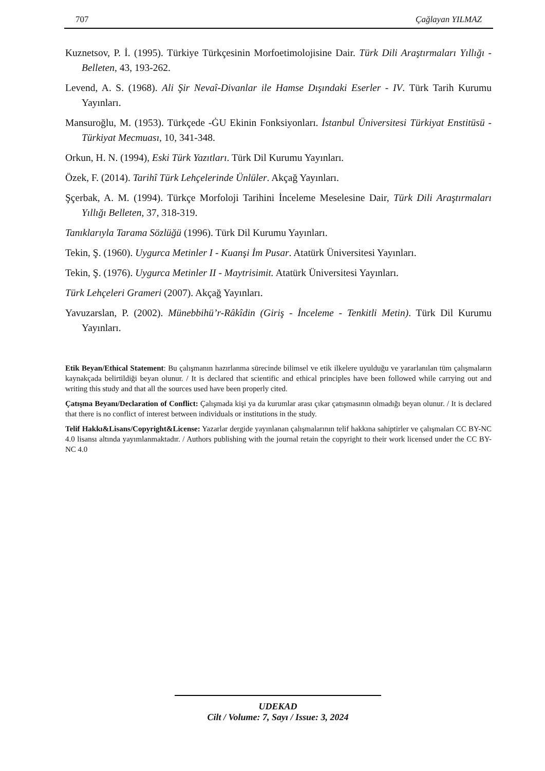707 Çağlayan YILMAZ
Kuznetsov, P. İ. (1995). Türkiye Türkçesinin Morfoetimolojisine Dair. Türk Dili Araştırmaları Yıllığı - Belleten, 43, 193-262.
Levend, A. S. (1968). Ali Şir Nevaî-Divanlar ile Hamse Dışındaki Eserler - IV. Türk Tarih Kurumu Yayınları.
Mansuroğlu, M. (1953). Türkçede -ĠU Ekinin Fonksiyonları. İstanbul Üniversitesi Türkiyat Enstitüsü - Türkiyat Mecmuası, 10, 341-348.
Orkun, H. N. (1994), Eski Türk Yazıtları. Türk Dil Kurumu Yayınları.
Özek, F. (2014). Tarihî Türk Lehçelerinde Ünlüler. Akçağ Yayınları.
Şçerbak, A. M. (1994). Türkçe Morfoloji Tarihini İnceleme Meselesine Dair, Türk Dili Araştırmaları Yıllığı Belleten, 37, 318-319.
Tanıklarıyla Tarama Sözlüğü (1996). Türk Dil Kurumu Yayınları.
Tekin, Ş. (1960). Uygurca Metinler I - Kuanşi İm Pusar. Atatürk Üniversitesi Yayınları.
Tekin, Ş. (1976). Uygurca Metinler II - Maytrisimit. Atatürk Üniversitesi Yayınları.
Türk Lehçeleri Grameri (2007). Akçağ Yayınları.
Yavuzarslan, P. (2002). Münebbihü’r-Râkîdin (Giriş - İnceleme - Tenkitli Metin). Türk Dil Kurumu Yayınları.
Etik Beyan/Ethical Statement: Bu çalışmanın hazırlanma sürecinde bilimsel ve etik ilkelere uyulduğu ve yararlanılan tüm çalışmaların kaynakçada belirtildiği beyan olunur. / It is declared that scientific and ethical principles have been followed while carrying out and writing this study and that all the sources used have been properly cited.
Çatışma Beyanı/Declaration of Conflict: Çalışmada kişi ya da kurumlar arası çıkar çatışmasının olmadığı beyan olunur. / It is declared that there is no conflict of interest between individuals or institutions in the study.
Telif Hakkı&Lisans/Copyright&License: Yazarlar dergide yayınlanan çalışmalarının telif hakkına sahiptirler ve çalışmaları CC BY-NC 4.0 lisansı altında yayımlanmaktadır. / Authors publishing with the journal retain the copyright to their work licensed under the CC BY-NC 4.0
UDEKAD
Cilt / Volume: 7, Sayı / Issue: 3, 2024